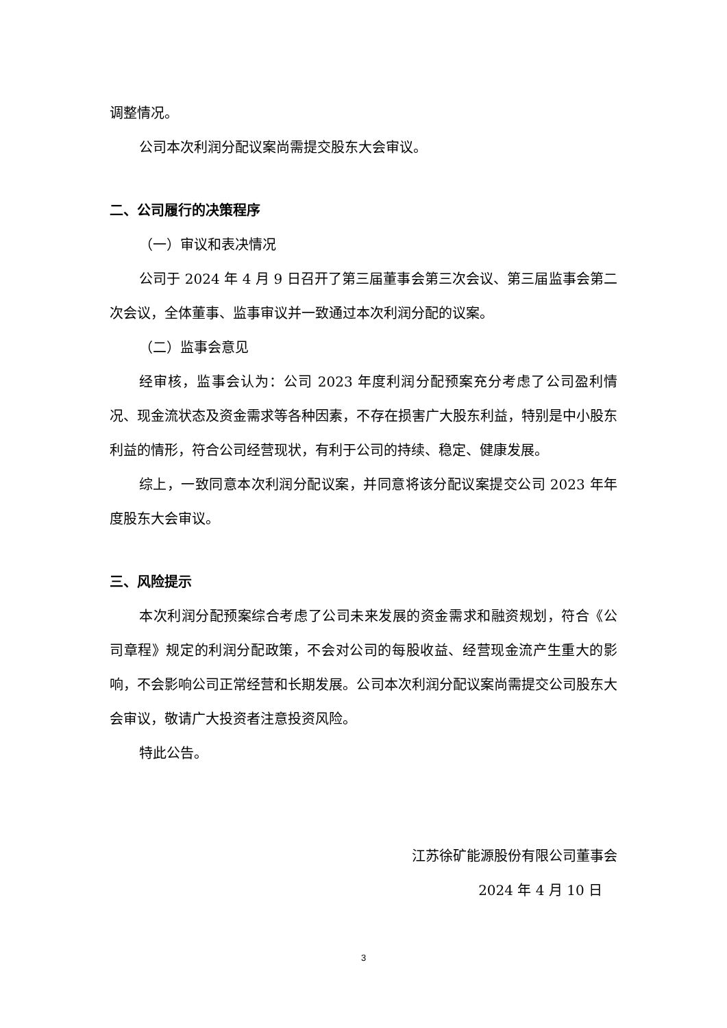调整情况。
公司本次利润分配议案尚需提交股东大会审议。
二、公司履行的决策程序
（一）审议和表决情况
公司于 2024 年 4 月 9 日召开了第三届董事会第三次会议、第三届监事会第二次会议，全体董事、监事审议并一致通过本次利润分配的议案。
（二）监事会意见
经审核，监事会认为：公司 2023 年度利润分配预案充分考虑了公司盈利情况、现金流状态及资金需求等各种因素，不存在损害广大股东利益，特别是中小股东利益的情形，符合公司经营现状，有利于公司的持续、稳定、健康发展。
综上，一致同意本次利润分配议案，并同意将该分配议案提交公司 2023 年年度股东大会审议。
三、风险提示
本次利润分配预案综合考虑了公司未来发展的资金需求和融资规划，符合《公司章程》规定的利润分配政策，不会对公司的每股收益、经营现金流产生重大的影响，不会影响公司正常经营和长期发展。公司本次利润分配议案尚需提交公司股东大会审议，敬请广大投资者注意投资风险。
特此公告。
江苏徐矿能源股份有限公司董事会
2024 年 4 月 10 日
3